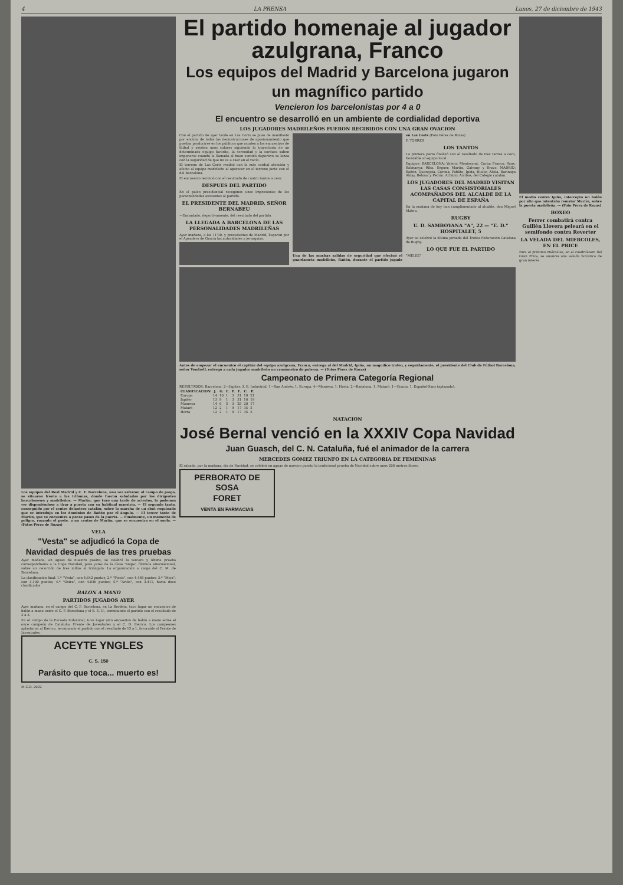4 LA PRENSA Lunes, 27 de diciembre de 1943
Los equipos del Real Madrid y C. F. Barcelona, una vez saltaron al campo de juego, se situaron frente a las tribunas, donde fueron saludados por los dirigentes barceloneses y madrileños. — Martín, que tuvo una tarde de aciertos, lo podemos ver disponiéndose a tirar a puerta con su habitual maestría. — El segundo tanto, conseguido por el centro delantero catalán, sobre la marcha de un chut esquinado que se introdujo en los dominios de Bañón por el ángulo. — El tercer tanto de Martín, que se encuentra a pocos pasos de la puerta. — Finalmente, un momento de peligro, rozando el poste, a un centro de Martín, que se encuentra en el suelo. — (Fotos Pérez de Rozas)
VELA
"Vesta" se adjudicó la Copa de Navidad después de las tres pruebas
Ayer mañana, en aguas de nuestro puerto, se celebró la tercera y última prueba correspondiente a la Copa Navidad, para yates de la clase 'Snipe', fórmula internacional, sobre un recorrido de tres millas al triángulo. La organización a cargo del C. M. de Barcelona.
La clasificación final: 1.º "Vesta", con 4.642 puntos; 2.º "Piscis", con 4.488 puntos; 3.º "Misu", con 4.100 puntos; 4.º "Ostra", con 4.046 puntos; 5.º "Arión", con 3.411, hasta doce clasificados.
BALON A MANO
PARTIDOS JUGADOS AYER
Ayer mañana, en el campo del C. F. Barcelona, en La Bordeta, tuvo lugar un encuentro de balón a mano entre el C. F. Barcelona y el S. E. U., terminando el partido con el resultado de 3 a 3.
En el campo de la Escuela Industrial, tuvo lugar otro encuentro de balón a mano entre el once campeón de Cataluña, Frente de Juventudes y el C. D. Ibérico. Los campeones aplastaron al Ibérico, terminando el partido con el resultado de 15 a 1, favorable al Frente de Juventudes.
ACEYTE YNGLES
C. S. 150
Parásito que toca... muerto es!
El partido homenaje al jugador azulgrana, Franco
Los equipos del Madrid y Barcelona jugaron un magnífico partido
Vencieron los barcelonistas por 4 a 0
El encuentro se desarrolló en un ambiente de cordialidad deportiva
LOS JUGADORES MADRILEÑOS FUERON RECIBIDOS CON UNA GRAN OVACION
Con el partido de ayer tarde en Las Corts se puso de manifiesto por encima de todas las demostraciones de apasionamiento que puedan producirse en los públicos que acuden a los encuentros de fútbol y sienten unos colores siguiendo la trayectoria de un determinado equipo favorito, la serenidad y la cordura saben imponerse cuando la llamada al buen sentido deportivo se lanza con la seguridad de que no va a caer en el vacío.
El terreno de Las Corts recibió con la más cordial atención y afecto al equipo madrileño al aparecer en el terreno junto con el del Barcelona.
El encuentro terminó con el resultado de cuatro tantos a cero.
DESPUES DEL PARTIDO
En el palco presidencial recogimos unas impresiones de las personalidades asistentes al partido.
EL PRESIDENTE DEL MADRID, SEÑOR BERNABEU
—Encantado, deportivamente, del resultado del partido.
LA LLEGADA A BARCELONA DE LAS PERSONALIDADES MADRILEÑAS
Ayer mañana, a las 11'30, y procedentes de Madrid, llegaron por el Apeadero de Gracia las autoridades y jerarquías.
Una de las muchas salidas de seguridad que efectuó el guardameta madrileño, Bañón, durante el partido jugado en Las Corts (Foto Pérez de Rozas)
F. TORRES
LOS TANTOS
La primera parte finalizó con el resultado de tres tantos a cero, favorable al equipo local.
Equipos: BARCELONA: Valero; Montserrat, Curta; Franco, Sans, Balmanya; Riba, Seguer, Martín, Galvany y Bravo. MADRID: Bañón, Querejeta, Corona; Pablito, Ipiña, Huete; Alsúa, Barinaga Alday, Belmar y Pedrín. Arbitro: Arribas, del Colegio catalán.
LOS JUGADORES DEL MADRID VISITAN LAS CASAS CONSISTORIALES ACOMPAÑADOS DEL ALCALDE DE LA CAPITAL DE ESPAÑA
En la mañana de hoy han cumplimentado al alcalde, don Miguel Mateu.
RUGBY
U. D. SAMBOYANA "A", 22 — "E. D." HOSPITALET, 5
Ayer se celebró la última jornada del Trofeo Federación Catalana de Rugby.
LO QUE FUE EL PARTIDO
"MELEE"
Antes de empezar el encuentro el capitán del equipo azulgrana, Franco, entrega al del Madrid, Ipiña, un magnífico trofeo, y seguidamente, el presidente del Club de Fútbol Barcelona, señor Vendrell, entregó a cada jugador madrileño un cronómetro de pulsera. — (Fotos Pérez de Rozas)
Campeonato de Primera Categoría Regional
RESULTADOS: Barcelona, 2—Júpiter, 3. E. Industrial, 1—San Andrés, 1. Europa, 4—Manresa, 1. Horta, 2—Badalona, 1. Mataró, 1—Gracia, 1. Español-Sans (aplazado).
| CLASIFICACION | J. | G. | E. | P. | F. | C. | P. |
| --- | --- | --- | --- | --- | --- | --- | --- |
| Europa | 14 | 10 | 1 | 3 | 31 | 19 | 21 |
| Júpiter | 13 | 9 | 1 | 3 | 31 | 16 | 19 |
| Manresa | 14 | 6 | 5 | 3 | 28 | 20 | 17 |
| Mataró | 12 | 2 | 1 | 9 | 17 | 35 | 5 |
| Horta | 12 | 2 | 1 | 9 | 17 | 35 | 5 |
NATACION
José Bernal venció en la XXXIV Copa Navidad
Juan Guasch, del C. N. Cataluña, fué el animador de la carrera
MERCEDES GOMEZ TRIUNFO EN LA CATEGORIA DE FEMENINAS
El sábado, por la mañana, día de Navidad, se celebró en aguas de nuestro puerto la tradicional prueba de Navidad sobre unos 200 metros libres.
PERBORATO DE SOSA
FORET
VENTA EN FARMACIAS
El medio centro Ipiña, intercepta un balón por alto que intentaba rematar Martín, sobre la puerta madrileña. — (Foto Pérez de Rozas)
BOXEO
Ferrer combatirá contra Guillén Llovera peleará en el semifondo contra Reverter
LA VELADA DEL MIERCOLES, EN EL PRICE
Para el próximo miércoles, en el cuadrilátero del Gran Price, se anuncia una velada boxística de gran interés.
M.C.D. 2022